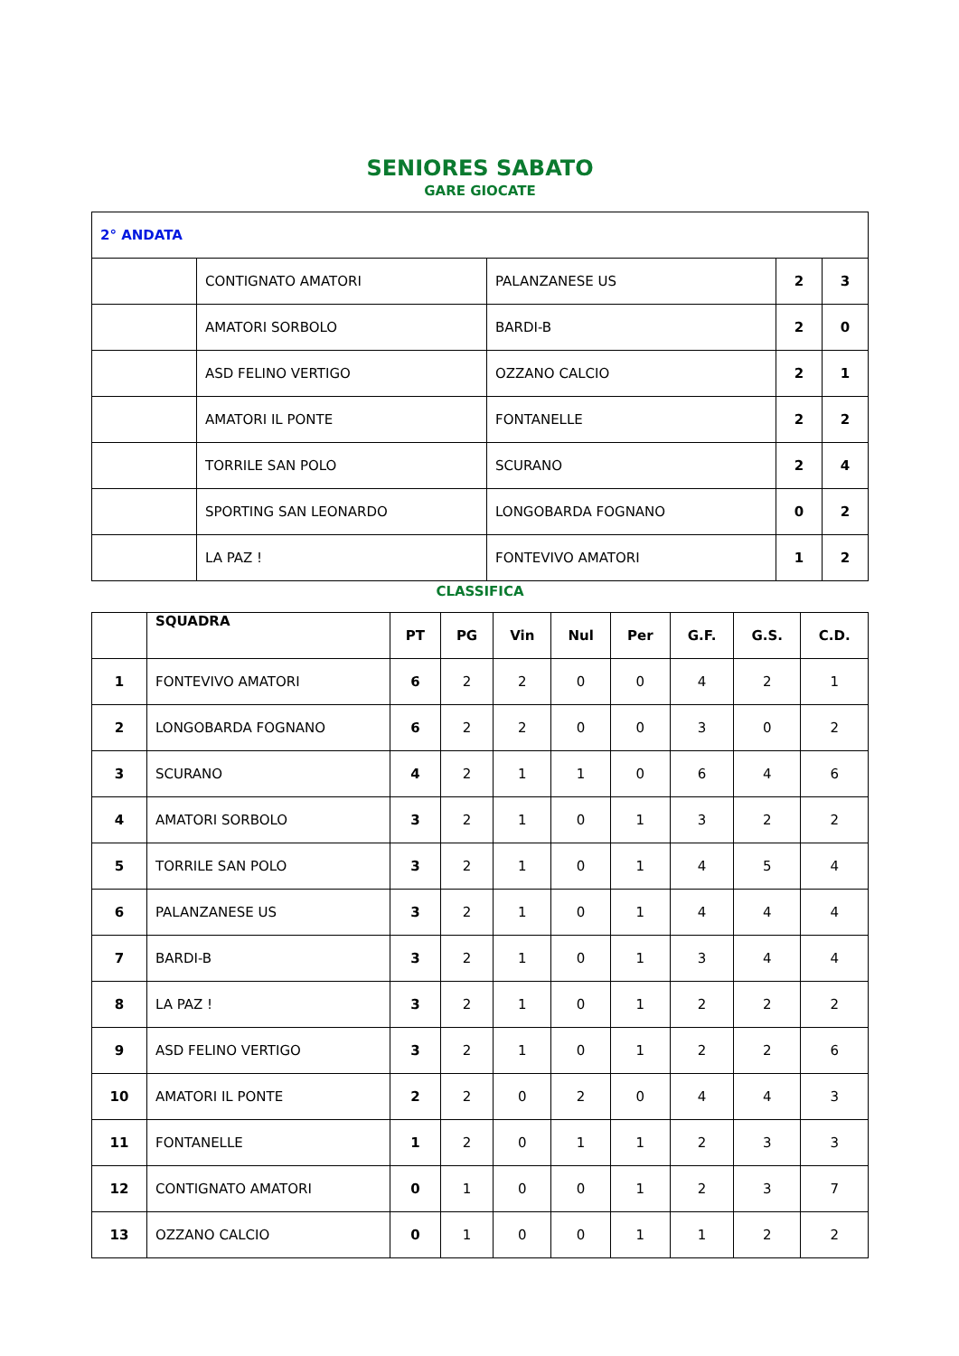SENIORES SABATO
GARE GIOCATE
| 2° ANDATA | | | | |
| | CONTIGNATO AMATORI | PALANZANESE US | 2 | 3 |
| | AMATORI SORBOLO | BARDI-B | 2 | 0 |
| | ASD FELINO VERTIGO | OZZANO CALCIO | 2 | 1 |
| | AMATORI IL PONTE | FONTANELLE | 2 | 2 |
| | TORRILE SAN POLO | SCURANO | 2 | 4 |
| | SPORTING SAN LEONARDO | LONGOBARDA FOGNANO | 0 | 2 |
| | LA PAZ ! | FONTEVIVO AMATORI | 1 | 2 |
CLASSIFICA
| | SQUADRA | PT | PG | Vin | Nul | Per | G.F. | G.S. | C.D. |
| --- | --- | --- | --- | --- | --- | --- | --- | --- | --- |
| 1 | FONTEVIVO AMATORI | 6 | 2 | 2 | 0 | 0 | 4 | 2 | 1 |
| 2 | LONGOBARDA FOGNANO | 6 | 2 | 2 | 0 | 0 | 3 | 0 | 2 |
| 3 | SCURANO | 4 | 2 | 1 | 1 | 0 | 6 | 4 | 6 |
| 4 | AMATORI SORBOLO | 3 | 2 | 1 | 0 | 1 | 3 | 2 | 2 |
| 5 | TORRILE SAN POLO | 3 | 2 | 1 | 0 | 1 | 4 | 5 | 4 |
| 6 | PALANZANESE US | 3 | 2 | 1 | 0 | 1 | 4 | 4 | 4 |
| 7 | BARDI-B | 3 | 2 | 1 | 0 | 1 | 3 | 4 | 4 |
| 8 | LA PAZ ! | 3 | 2 | 1 | 0 | 1 | 2 | 2 | 2 |
| 9 | ASD FELINO VERTIGO | 3 | 2 | 1 | 0 | 1 | 2 | 2 | 6 |
| 10 | AMATORI IL PONTE | 2 | 2 | 0 | 2 | 0 | 4 | 4 | 3 |
| 11 | FONTANELLE | 1 | 2 | 0 | 1 | 1 | 2 | 3 | 3 |
| 12 | CONTIGNATO AMATORI | 0 | 1 | 0 | 0 | 1 | 2 | 3 | 7 |
| 13 | OZZANO CALCIO | 0 | 1 | 0 | 0 | 1 | 1 | 2 | 2 |